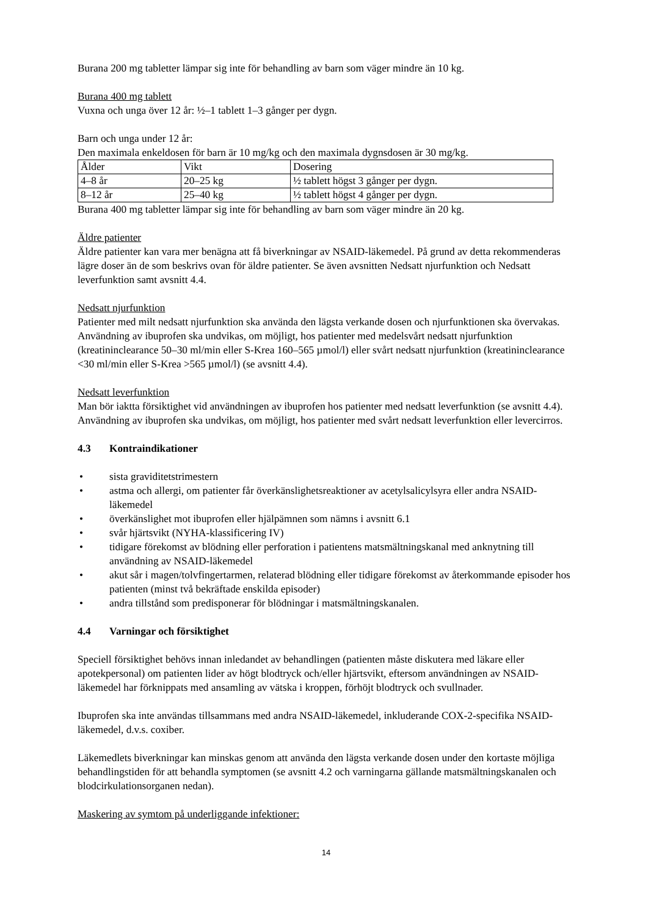Burana 200 mg tabletter lämpar sig inte för behandling av barn som väger mindre än 10 kg.
Burana 400 mg tablett
Vuxna och unga över 12 år: ½–1 tablett 1–3 gånger per dygn.
Barn och unga under 12 år:
Den maximala enkeldosen för barn är 10 mg/kg och den maximala dygnsdosen är 30 mg/kg.
| Ålder | Vikt | Dosering |
| 4–8 år | 20–25 kg | ½ tablett högst 3 gånger per dygn. |
| 8–12 år | 25–40 kg | ½ tablett högst 4 gånger per dygn. |
Burana 400 mg tabletter lämpar sig inte för behandling av barn som väger mindre än 20 kg.
Äldre patienter
Äldre patienter kan vara mer benägna att få biverkningar av NSAID-läkemedel. På grund av detta rekommenderas lägre doser än de som beskrivs ovan för äldre patienter. Se även avsnitten Nedsatt njurfunktion och Nedsatt leverfunktion samt avsnitt 4.4.
Nedsatt njurfunktion
Patienter med milt nedsatt njurfunktion ska använda den lägsta verkande dosen och njurfunktionen ska övervakas. Användning av ibuprofen ska undvikas, om möjligt, hos patienter med medelsvårt nedsatt njurfunktion (kreatininclearance 50–30 ml/min eller S-Krea 160–565 µmol/l) eller svårt nedsatt njurfunktion (kreatininclearance <30 ml/min eller S-Krea >565 µmol/l) (se avsnitt 4.4).
Nedsatt leverfunktion
Man bör iaktta försiktighet vid användningen av ibuprofen hos patienter med nedsatt leverfunktion (se avsnitt 4.4). Användning av ibuprofen ska undvikas, om möjligt, hos patienter med svårt nedsatt leverfunktion eller levercirros.
4.3 Kontraindikationer
• sista graviditetstrimestern
• astma och allergi, om patienter får överkänslighetsreaktioner av acetylsalicylsyra eller andra NSAID-läkemedel
• överkänslighet mot ibuprofen eller hjälpämnen som nämns i avsnitt 6.1
• svår hjärtsvikt (NYHA-klassificering IV)
• tidigare förekomst av blödning eller perforation i patientens matsmältningskanal med anknytning till användning av NSAID-läkemedel
• akut sår i magen/tolvfingertarmen, relaterad blödning eller tidigare förekomst av återkommande episoder hos patienten (minst två bekräftade enskilda episoder)
• andra tillstånd som predisponerar för blödningar i matsmältningskanalen.
4.4 Varningar och försiktighet
Speciell försiktighet behövs innan inledandet av behandlingen (patienten måste diskutera med läkare eller apotekpersonal) om patienten lider av högt blodtryck och/eller hjärtsvikt, eftersom användningen av NSAID-läkemedel har förknippats med ansamling av vätska i kroppen, förhöjt blodtryck och svullnader.
Ibuprofen ska inte användas tillsammans med andra NSAID-läkemedel, inkluderande COX-2-specifika NSAID-läkemedel, d.v.s. coxiber.
Läkemedlets biverkningar kan minskas genom att använda den lägsta verkande dosen under den kortaste möjliga behandlingstiden för att behandla symptomen (se avsnitt 4.2 och varningarna gällande matsmältningskanalen och blodcirkulationsorganen nedan).
Maskering av symtom på underliggande infektioner:
14